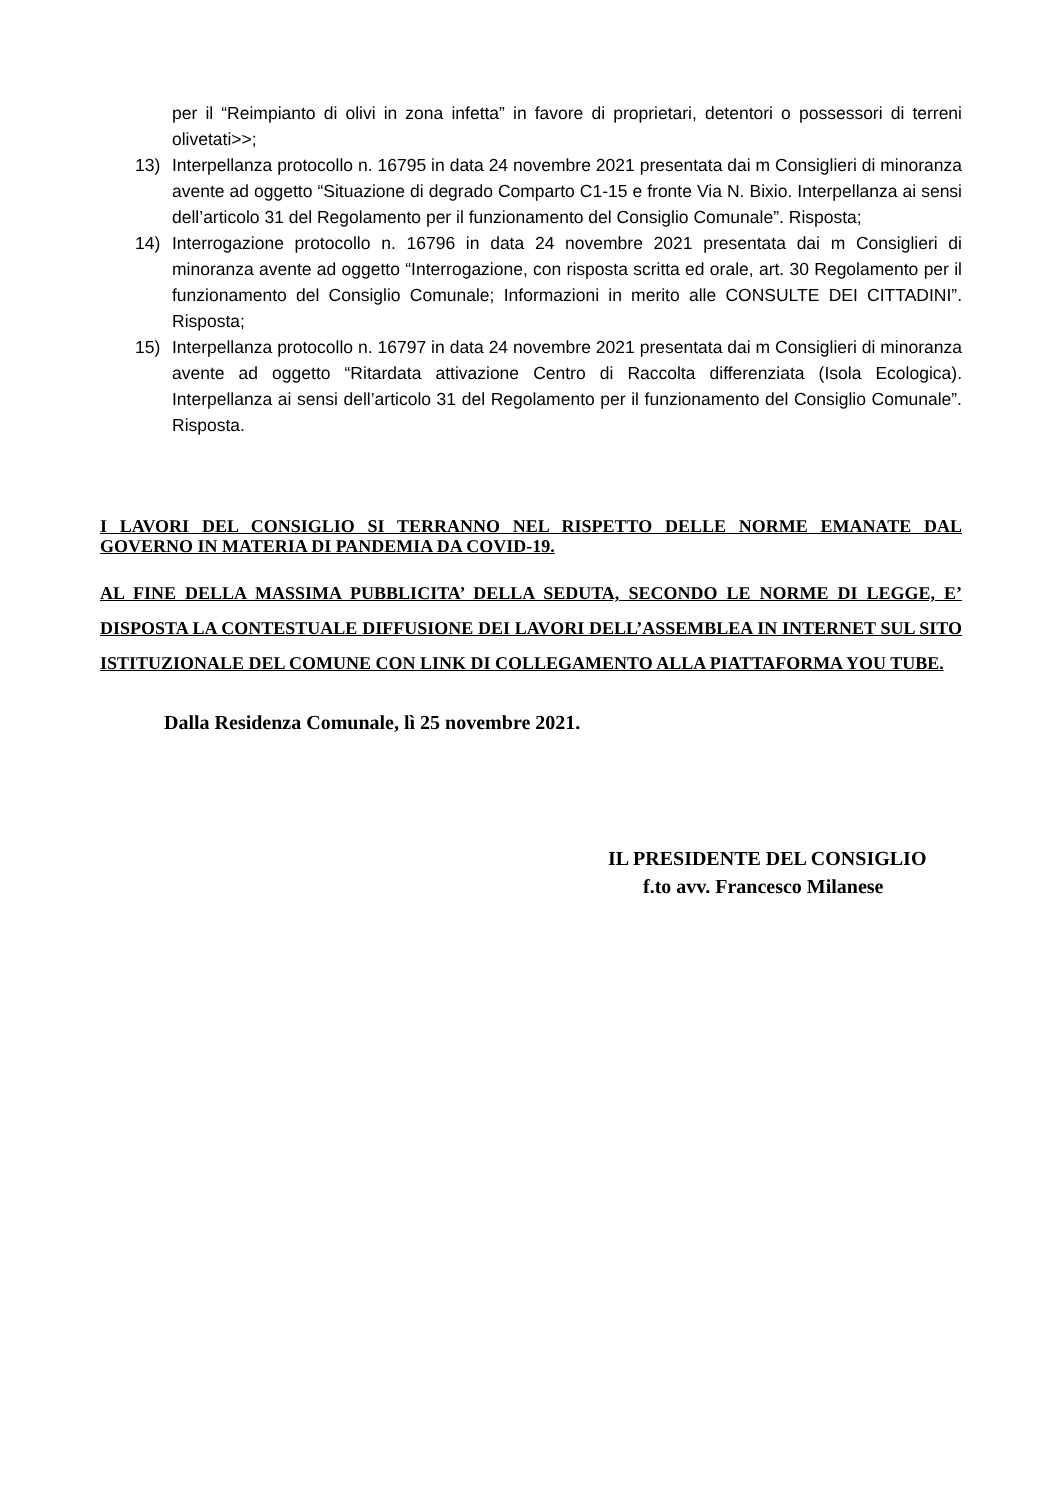per il “Reimpianto di olivi in zona infetta” in favore di proprietari, detentori o possessori di terreni olivetati>>;
13) Interpellanza protocollo n. 16795 in data 24 novembre 2021 presentata dai m Consiglieri di minoranza avente ad oggetto “Situazione di degrado Comparto C1-15 e fronte Via N. Bixio. Interpellanza ai sensi dell’articolo 31 del Regolamento per il funzionamento del Consiglio Comunale”. Risposta;
14) Interrogazione protocollo n. 16796 in data 24 novembre 2021 presentata dai m Consiglieri di minoranza avente ad oggetto “Interrogazione, con risposta scritta ed orale, art. 30 Regolamento per il funzionamento del Consiglio Comunale; Informazioni in merito alle CONSULTE DEI CITTADINI”. Risposta;
15) Interpellanza protocollo n. 16797 in data 24 novembre 2021 presentata dai m Consiglieri di minoranza avente ad oggetto “Ritardata attivazione Centro di Raccolta differenziata (Isola Ecologica). Interpellanza ai sensi dell’articolo 31 del Regolamento per il funzionamento del Consiglio Comunale”. Risposta.
I LAVORI DEL CONSIGLIO SI TERRANNO NEL RISPETTO DELLE NORME EMANATE DAL GOVERNO IN MATERIA DI PANDEMIA DA COVID-19.
AL FINE DELLA MASSIMA PUBBLICITA’ DELLA SEDUTA, SECONDO LE NORME DI LEGGE, E’ DISPOSTA LA CONTESTUALE DIFFUSIONE DEI LAVORI DELL’ASSEMBLEA IN INTERNET SUL SITO ISTITUZIONALE DEL COMUNE CON LINK DI COLLEGAMENTO ALLA PIATTAFORMA YOU TUBE.
Dalla Residenza Comunale, lì 25 novembre 2021.
IL PRESIDENTE DEL CONSIGLIO
f.to avv. Francesco Milanese